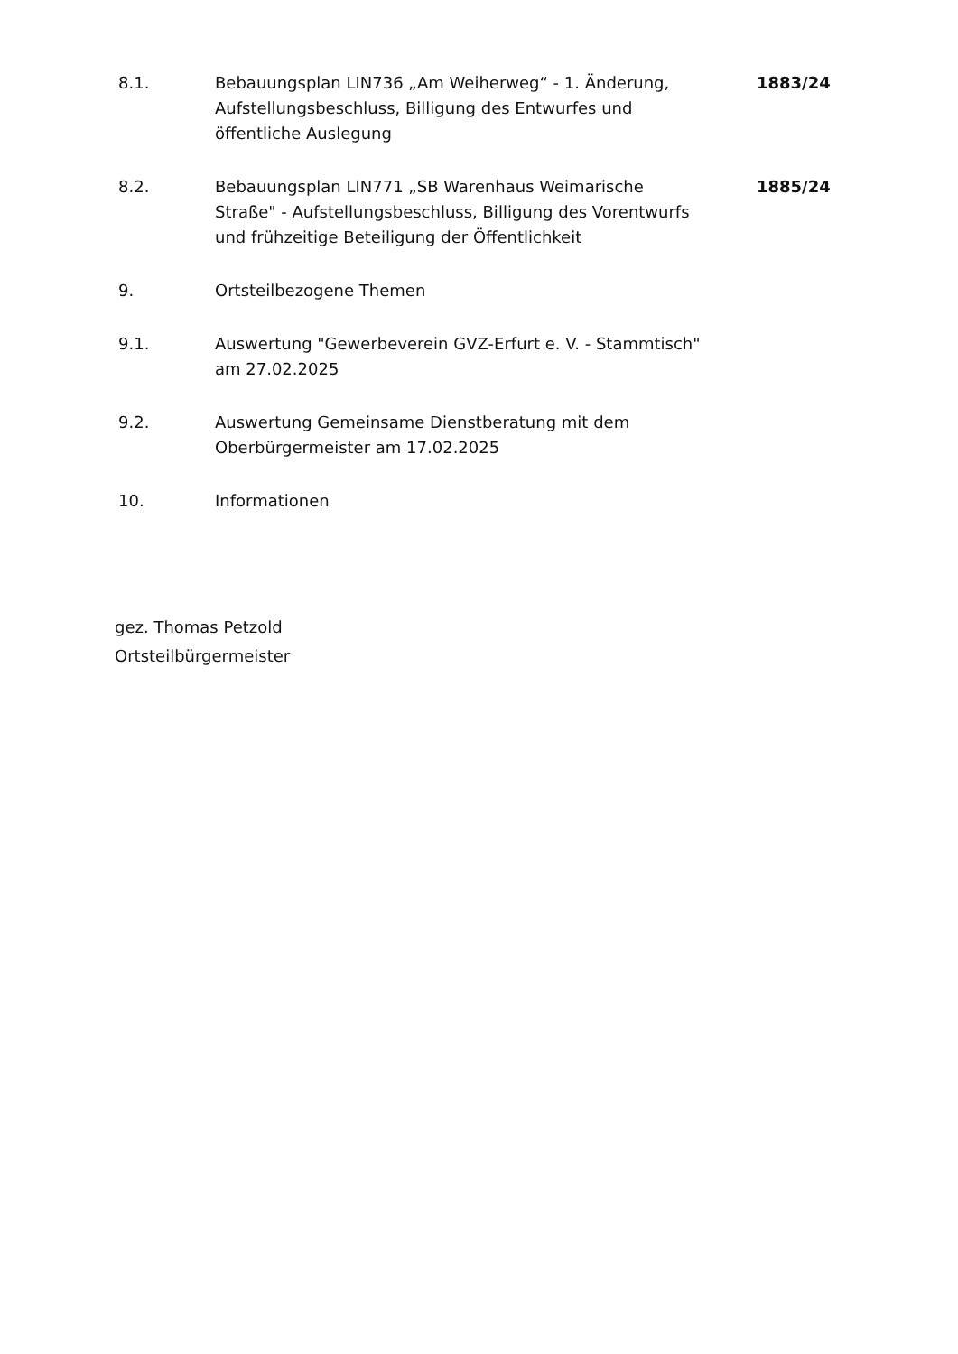8.1. Bebauungsplan LIN736 „Am Weiherweg“ - 1. Änderung, Aufstellungsbeschluss, Billigung des Entwurfes und öffentliche Auslegung
1883/24
8.2. Bebauungsplan LIN771 „SB Warenhaus Weimarische Straße" - Aufstellungsbeschluss, Billigung des Vorentwurfs und frühzeitige Beteiligung der Öffentlichkeit
1885/24
9. Ortsteilbezogene Themen
9.1. Auswertung "Gewerbeverein GVZ-Erfurt e. V. - Stammtisch" am 27.02.2025
9.2. Auswertung Gemeinsame Dienstberatung mit dem Oberbürgermeister am 17.02.2025
10. Informationen
gez. Thomas Petzold
Ortsteilbürgermeister